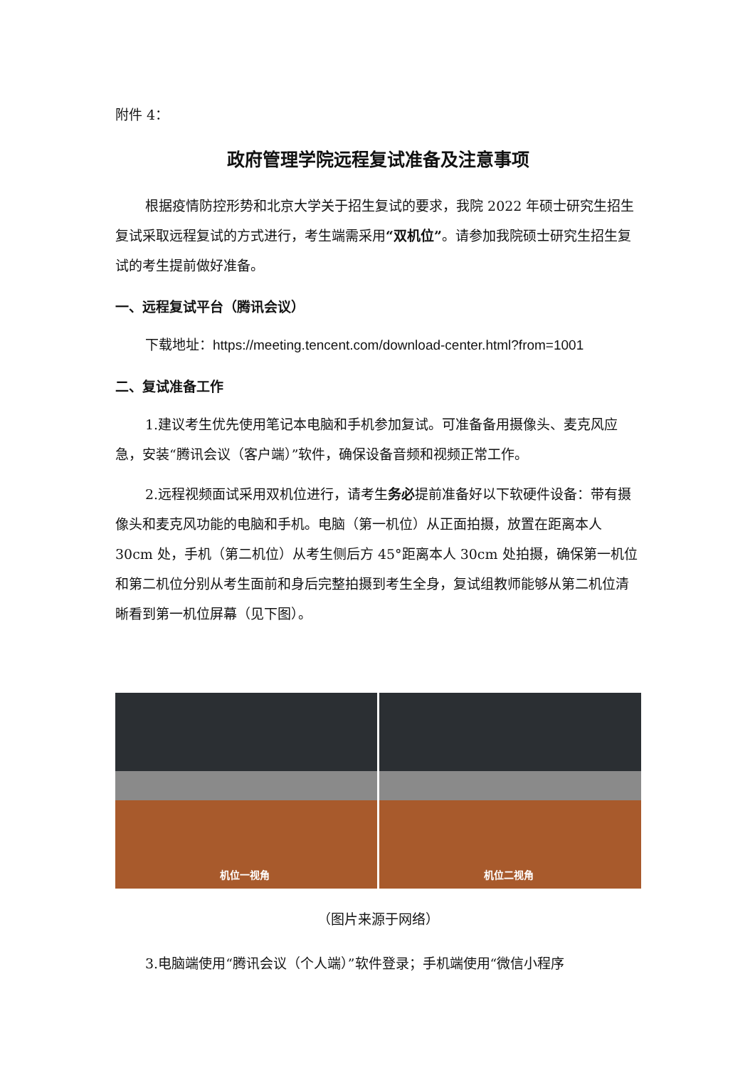附件 4：
政府管理学院远程复试准备及注意事项
根据疫情防控形势和北京大学关于招生复试的要求，我院 2022 年硕士研究生招生复试采取远程复试的方式进行，考生端需采用“双机位”。请参加我院硕士研究生招生复试的考生提前做好准备。
一、远程复试平台（腾讯会议）
下载地址：https://meeting.tencent.com/download-center.html?from=1001
二、复试准备工作
1.建议考生优先使用笔记本电脑和手机参加复试。可准备备用摄像头、麦克风应急，安装“腾讯会议（客户端）”软件，确保设备音频和视频正常工作。
2.远程视频面试采用双机位进行，请考生务必提前准备好以下软硬件设备：带有摄像头和麦克风功能的电脑和手机。电脑（第一机位）从正面拍摄，放置在距离本人 30cm 处，手机（第二机位）从考生侧后方 45°距离本人 30cm 处拍摄，确保第一机位和第二机位分别从考生面前和身后完整拍摄到考生全身，复试组教师能够从第二机位清晰看到第一机位屏幕（见下图）。
机位一视角
机位二视角
（图片来源于网络）
3.电脑端使用“腾讯会议（个人端）”软件登录；手机端使用“微信小程序